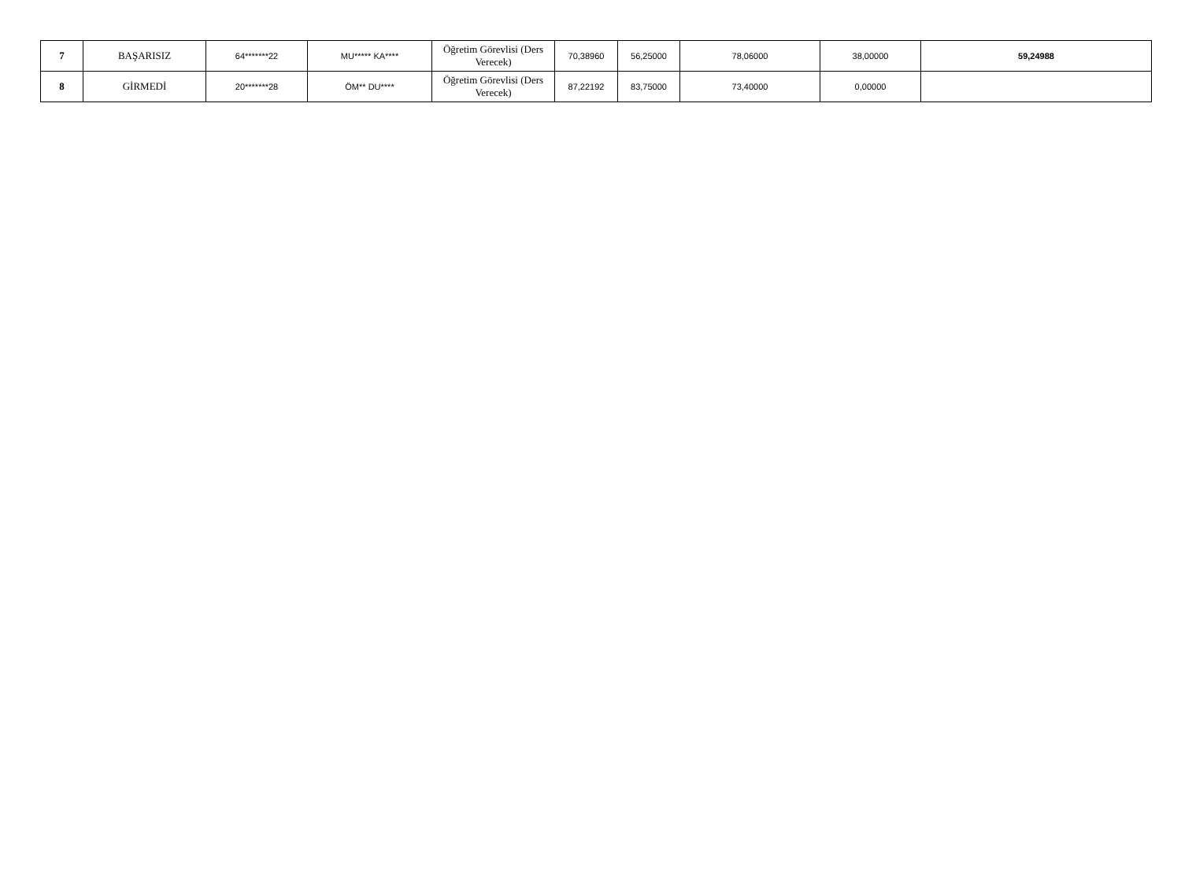| 7 | BAŞARISIZ | 64*******22 | MU***** KA**** | Öğretim Görevlisi (Ders Verecek) | 70,38960 | 56,25000 | 78,06000 | 38,00000 | 59,24988 |
| 8 | GİRMEDİ | 20*******28 | ÖM** DU**** | Öğretim Görevlisi (Ders Verecek) | 87,22192 | 83,75000 | 73,40000 | 0,00000 | |